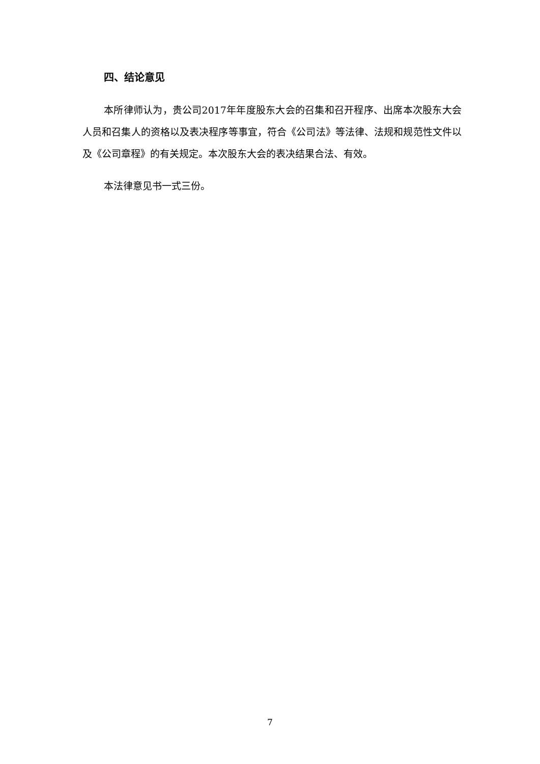四、结论意见
本所律师认为，贵公司2017年年度股东大会的召集和召开程序、出席本次股东大会人员和召集人的资格以及表决程序等事宜，符合《公司法》等法律、法规和规范性文件以及《公司章程》的有关规定。本次股东大会的表决结果合法、有效。
本法律意见书一式三份。
7